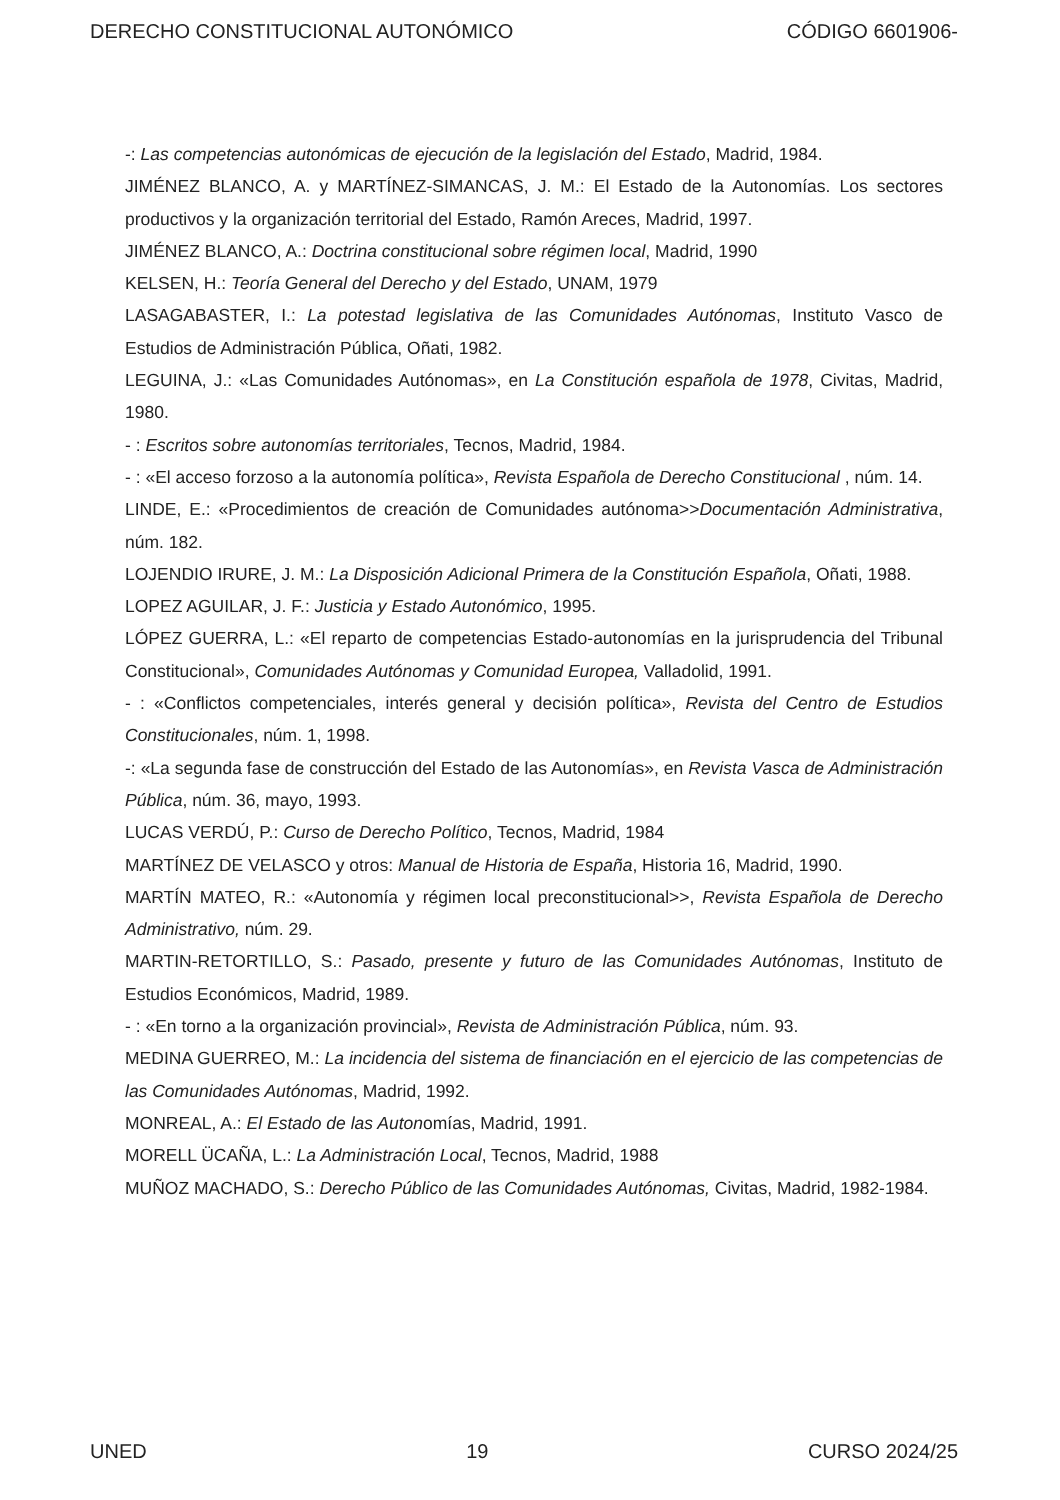DERECHO CONSTITUCIONAL AUTONÓMICO CÓDIGO 6601906-
-: Las competencias autonómicas de ejecución de la legislación del Estado, Madrid, 1984.
JIMÉNEZ BLANCO, A. y MARTÍNEZ-SIMANCAS, J. M.: El Estado de la Autonomías. Los sectores productivos y la organización territorial del Estado, Ramón Areces, Madrid, 1997.
JIMÉNEZ BLANCO, A.: Doctrina constitucional sobre régimen local, Madrid, 1990
KELSEN, H.: Teoría General del Derecho y del Estado, UNAM, 1979
LASAGABASTER, I.: La potestad legislativa de las Comunidades Autónomas, Instituto Vasco de Estudios de Administración Pública, Oñati, 1982.
LEGUINA, J.: «Las Comunidades Autónomas», en La Constitución española de 1978, Civitas, Madrid, 1980.
- : Escritos sobre autonomías territoriales, Tecnos, Madrid, 1984.
- : «El acceso forzoso a la autonomía política», Revista Española de Derecho Constitucional , núm. 14.
LINDE, E.: «Procedimientos de creación de Comunidades autónoma>>Documentación Administrativa, núm. 182.
LOJENDIO IRURE, J. M.: La Disposición Adicional Primera de la Constitución Española, Oñati, 1988.
LOPEZ AGUILAR, J. F.: Justicia y Estado Autonómico, 1995.
LÓPEZ GUERRA, L.: «El reparto de competencias Estado-autonomías en la jurisprudencia del Tribunal Constitucional», Comunidades Autónomas y Comunidad Europea, Valladolid, 1991.
- : «Conflictos competenciales, interés general y decisión política», Revista del Centro de Estudios Constitucionales, núm. 1, 1998.
-: «La segunda fase de construcción del Estado de las Autonomías», en Revista Vasca de Administración Pública, núm. 36, mayo, 1993.
LUCAS VERDÚ, P.: Curso de Derecho Político, Tecnos, Madrid, 1984
MARTÍNEZ DE VELASCO y otros: Manual de Historia de España, Historia 16, Madrid, 1990.
MARTÍN MATEO, R.: «Autonomía y régimen local preconstitucional>>, Revista Española de Derecho Administrativo, núm. 29.
MARTIN-RETORTILLO, S.: Pasado, presente y futuro de las Comunidades Autónomas, Instituto de Estudios Económicos, Madrid, 1989.
- : «En torno a la organización provincial», Revista de Administración Pública, núm. 93.
MEDINA GUERREO, M.: La incidencia del sistema de financiación en el ejercicio de las competencias de las Comunidades Autónomas, Madrid, 1992.
MONREAL, A.: El Estado de las Autonomías, Madrid, 1991.
MORELL ÜCAÑA, L.: La Administración Local, Tecnos, Madrid, 1988
MUÑOZ MACHADO, S.: Derecho Público de las Comunidades Autónomas, Civitas, Madrid, 1982-1984.
UNED 19 CURSO 2024/25